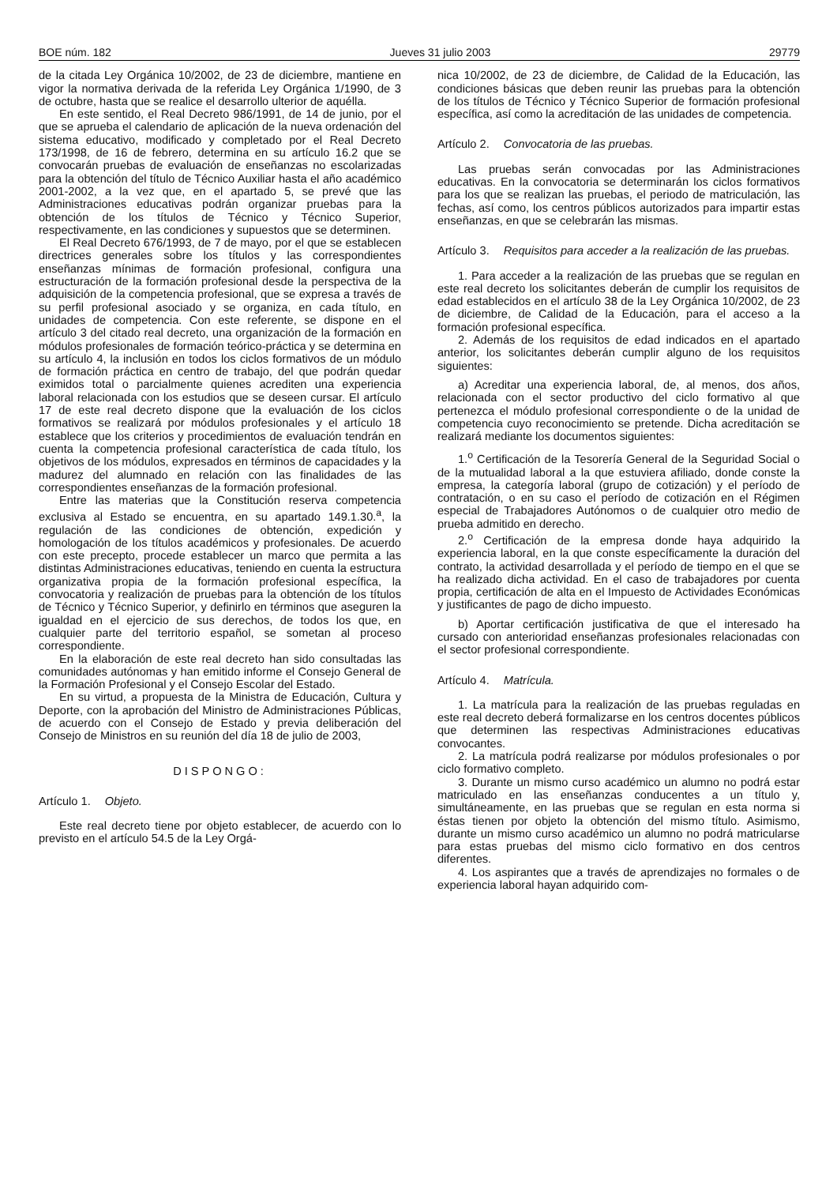BOE núm. 182 Jueves 31 julio 2003 29779
de la citada Ley Orgánica 10/2002, de 23 de diciembre, mantiene en vigor la normativa derivada de la referida Ley Orgánica 1/1990, de 3 de octubre, hasta que se realice el desarrollo ulterior de aquélla.
En este sentido, el Real Decreto 986/1991, de 14 de junio, por el que se aprueba el calendario de aplicación de la nueva ordenación del sistema educativo, modificado y completado por el Real Decreto 173/1998, de 16 de febrero, determina en su artículo 16.2 que se convocarán pruebas de evaluación de enseñanzas no escolarizadas para la obtención del título de Técnico Auxiliar hasta el año académico 2001-2002, a la vez que, en el apartado 5, se prevé que las Administraciones educativas podrán organizar pruebas para la obtención de los títulos de Técnico y Técnico Superior, respectivamente, en las condiciones y supuestos que se determinen.
El Real Decreto 676/1993, de 7 de mayo, por el que se establecen directrices generales sobre los títulos y las correspondientes enseñanzas mínimas de formación profesional, configura una estructuración de la formación profesional desde la perspectiva de la adquisición de la competencia profesional, que se expresa a través de su perfil profesional asociado y se organiza, en cada título, en unidades de competencia. Con este referente, se dispone en el artículo 3 del citado real decreto, una organización de la formación en módulos profesionales de formación teórico-práctica y se determina en su artículo 4, la inclusión en todos los ciclos formativos de un módulo de formación práctica en centro de trabajo, del que podrán quedar eximidos total o parcialmente quienes acrediten una experiencia laboral relacionada con los estudios que se deseen cursar. El artículo 17 de este real decreto dispone que la evaluación de los ciclos formativos se realizará por módulos profesionales y el artículo 18 establece que los criterios y procedimientos de evaluación tendrán en cuenta la competencia profesional característica de cada título, los objetivos de los módulos, expresados en términos de capacidades y la madurez del alumnado en relación con las finalidades de las correspondientes enseñanzas de la formación profesional.
Entre las materias que la Constitución reserva competencia exclusiva al Estado se encuentra, en su apartado 149.1.30.<sup>a</sup>, la regulación de las condiciones de obtención, expedición y homologación de los títulos académicos y profesionales. De acuerdo con este precepto, procede establecer un marco que permita a las distintas Administraciones educativas, teniendo en cuenta la estructura organizativa propia de la formación profesional específica, la convocatoria y realización de pruebas para la obtención de los títulos de Técnico y Técnico Superior, y definirlo en términos que aseguren la igualdad en el ejercicio de sus derechos, de todos los que, en cualquier parte del territorio español, se sometan al proceso correspondiente.
En la elaboración de este real decreto han sido consultadas las comunidades autónomas y han emitido informe el Consejo General de la Formación Profesional y el Consejo Escolar del Estado.
En su virtud, a propuesta de la Ministra de Educación, Cultura y Deporte, con la aprobación del Ministro de Administraciones Públicas, de acuerdo con el Consejo de Estado y previa deliberación del Consejo de Ministros en su reunión del día 18 de julio de 2003,
DISPONGO:
Artículo 1. Objeto.
Este real decreto tiene por objeto establecer, de acuerdo con lo previsto en el artículo 54.5 de la Ley Orgá-
nica 10/2002, de 23 de diciembre, de Calidad de la Educación, las condiciones básicas que deben reunir las pruebas para la obtención de los títulos de Técnico y Técnico Superior de formación profesional específica, así como la acreditación de las unidades de competencia.
Artículo 2. Convocatoria de las pruebas.
Las pruebas serán convocadas por las Administraciones educativas. En la convocatoria se determinarán los ciclos formativos para los que se realizan las pruebas, el periodo de matriculación, las fechas, así como, los centros públicos autorizados para impartir estas enseñanzas, en que se celebrarán las mismas.
Artículo 3. Requisitos para acceder a la realización de las pruebas.
1. Para acceder a la realización de las pruebas que se regulan en este real decreto los solicitantes deberán de cumplir los requisitos de edad establecidos en el artículo 38 de la Ley Orgánica 10/2002, de 23 de diciembre, de Calidad de la Educación, para el acceso a la formación profesional específica.
2. Además de los requisitos de edad indicados en el apartado anterior, los solicitantes deberán cumplir alguno de los requisitos siguientes:
a) Acreditar una experiencia laboral, de, al menos, dos años, relacionada con el sector productivo del ciclo formativo al que pertenezca el módulo profesional correspondiente o de la unidad de competencia cuyo reconocimiento se pretende. Dicha acreditación se realizará mediante los documentos siguientes:
1.<sup>o</sup> Certificación de la Tesorería General de la Seguridad Social o de la mutualidad laboral a la que estuviera afiliado, donde conste la empresa, la categoría laboral (grupo de cotización) y el período de contratación, o en su caso el período de cotización en el Régimen especial de Trabajadores Autónomos o de cualquier otro medio de prueba admitido en derecho.
2.<sup>o</sup> Certificación de la empresa donde haya adquirido la experiencia laboral, en la que conste específicamente la duración del contrato, la actividad desarrollada y el período de tiempo en el que se ha realizado dicha actividad. En el caso de trabajadores por cuenta propia, certificación de alta en el Impuesto de Actividades Económicas y justificantes de pago de dicho impuesto.
b) Aportar certificación justificativa de que el interesado ha cursado con anterioridad enseñanzas profesionales relacionadas con el sector profesional correspondiente.
Artículo 4. Matrícula.
1. La matrícula para la realización de las pruebas reguladas en este real decreto deberá formalizarse en los centros docentes públicos que determinen las respectivas Administraciones educativas convocantes.
2. La matrícula podrá realizarse por módulos profesionales o por ciclo formativo completo.
3. Durante un mismo curso académico un alumno no podrá estar matriculado en las enseñanzas conducentes a un título y, simultáneamente, en las pruebas que se regulan en esta norma si éstas tienen por objeto la obtención del mismo título. Asimismo, durante un mismo curso académico un alumno no podrá matricularse para estas pruebas del mismo ciclo formativo en dos centros diferentes.
4. Los aspirantes que a través de aprendizajes no formales o de experiencia laboral hayan adquirido com-